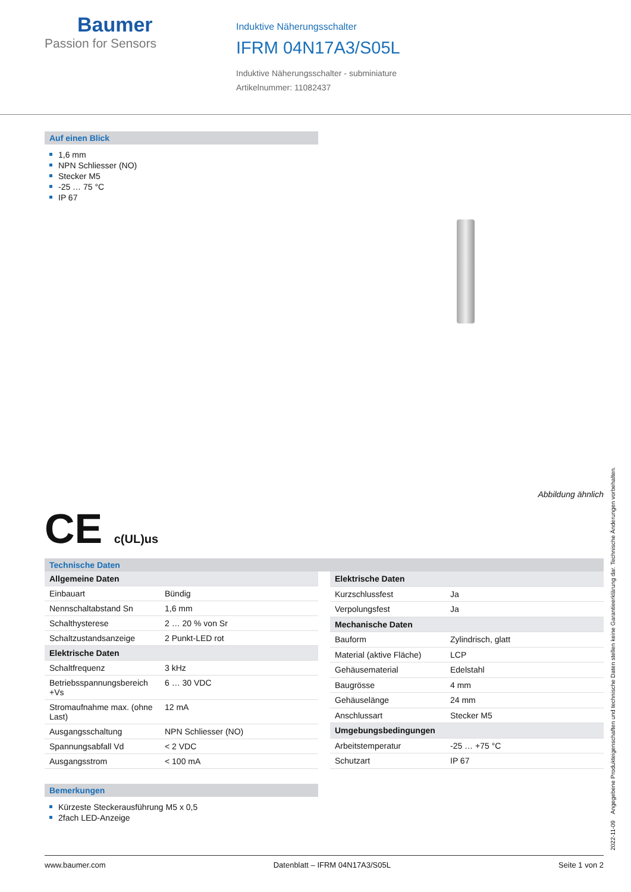Baumer
Passion for Sensors
Induktive Näherungsschalter
IFRM 04N17A3/S05L
Induktive Näherungsschalter - subminiature
Artikelnummer: 11082437
Auf einen Blick
1,6 mm
NPN Schliesser (NO)
Stecker M5
-25 … 75 °C
IP 67
Abbildung ähnlich
CE c(UL)us
Technische Daten
| Allgemeine Daten | |
| Einbauart | Bündig |
| Nennschaltabstand Sn | 1,6 mm |
| Schalthysterese | 2 … 20 % von Sr |
| Schaltzustandsanzeige | 2 Punkt-LED rot |
| Elektrische Daten | |
| Schaltfrequenz | 3 kHz |
| Betriebsspannungsbereich +Vs | 6 … 30 VDC |
| Stromaufnahme max. (ohne Last) | 12 mA |
| Ausgangsschaltung | NPN Schliesser (NO) |
| Spannungsabfall Vd | < 2 VDC |
| Ausgangsstrom | < 100 mA |
| Elektrische Daten | |
| Kurzschlussfest | Ja |
| Verpolungsfest | Ja |
| Mechanische Daten | |
| Bauform | Zylindrisch, glatt |
| Material (aktive Fläche) | LCP |
| Gehäusematerial | Edelstahl |
| Baugrösse | 4 mm |
| Gehäuselänge | 24 mm |
| Anschlussart | Stecker M5 |
| Umgebungsbedingungen | |
| Arbeitstemperatur | -25 … +75 °C |
| Schutzart | IP 67 |
Bemerkungen
Kürzeste Steckerausführung M5 x 0,5
2fach LED-Anzeige
2022-11-09 Angegebene Produkteigenschaften und technische Daten stellen keine Garantieerklärung dar. Technische Änderungen vorbehalten.
www.baumer.com Datenblatt – IFRM 04N17A3/S05L Seite 1 von 2